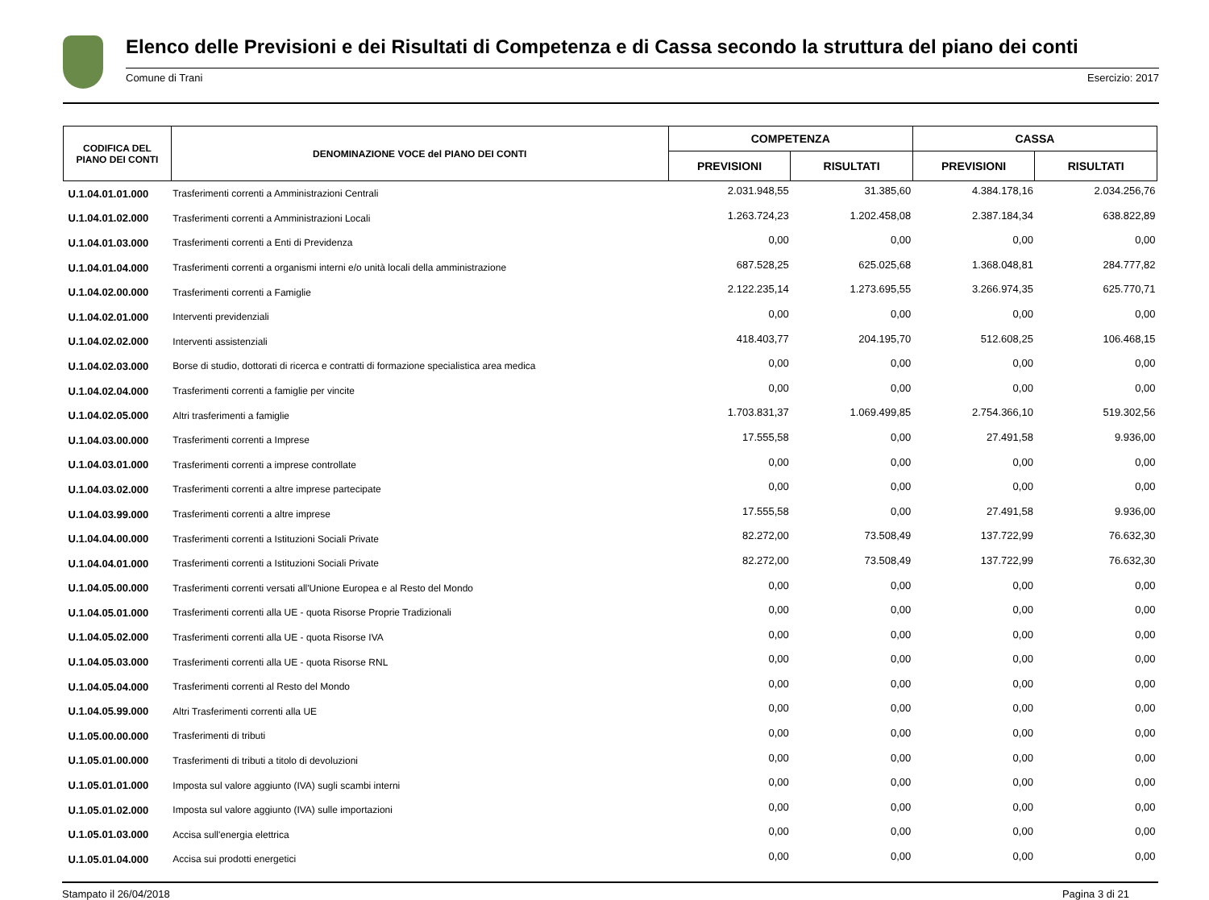Elenco delle Previsioni e dei Risultati di Competenza e di Cassa secondo la struttura del piano dei conti
Comune di Trani Esercizio: 2017
| CODIFICA DEL PIANO DEI CONTI | DENOMINAZIONE VOCE del PIANO DEI CONTI | COMPETENZA | | CASSA | |
| --- | --- | --- | --- | --- | --- |
| | | PREVISIONI | RISULTATI | PREVISIONI | RISULTATI |
| U.1.04.01.01.000 | Trasferimenti correnti a Amministrazioni Centrali | 2.031.948,55 | 31.385,60 | 4.384.178,16 | 2.034.256,76 |
| U.1.04.01.02.000 | Trasferimenti correnti a Amministrazioni Locali | 1.263.724,23 | 1.202.458,08 | 2.387.184,34 | 638.822,89 |
| U.1.04.01.03.000 | Trasferimenti correnti a Enti di Previdenza | 0,00 | 0,00 | 0,00 | 0,00 |
| U.1.04.01.04.000 | Trasferimenti correnti a organismi interni e/o unità locali della amministrazione | 687.528,25 | 625.025,68 | 1.368.048,81 | 284.777,82 |
| U.1.04.02.00.000 | Trasferimenti correnti a Famiglie | 2.122.235,14 | 1.273.695,55 | 3.266.974,35 | 625.770,71 |
| U.1.04.02.01.000 | Interventi previdenziali | 0,00 | 0,00 | 0,00 | 0,00 |
| U.1.04.02.02.000 | Interventi assistenziali | 418.403,77 | 204.195,70 | 512.608,25 | 106.468,15 |
| U.1.04.02.03.000 | Borse di studio, dottorati di ricerca e contratti di formazione specialistica area medica | 0,00 | 0,00 | 0,00 | 0,00 |
| U.1.04.02.04.000 | Trasferimenti correnti a famiglie per vincite | 0,00 | 0,00 | 0,00 | 0,00 |
| U.1.04.02.05.000 | Altri trasferimenti a famiglie | 1.703.831,37 | 1.069.499,85 | 2.754.366,10 | 519.302,56 |
| U.1.04.03.00.000 | Trasferimenti correnti a Imprese | 17.555,58 | 0,00 | 27.491,58 | 9.936,00 |
| U.1.04.03.01.000 | Trasferimenti correnti a imprese controllate | 0,00 | 0,00 | 0,00 | 0,00 |
| U.1.04.03.02.000 | Trasferimenti correnti a altre imprese partecipate | 0,00 | 0,00 | 0,00 | 0,00 |
| U.1.04.03.99.000 | Trasferimenti correnti a altre imprese | 17.555,58 | 0,00 | 27.491,58 | 9.936,00 |
| U.1.04.04.00.000 | Trasferimenti correnti a Istituzioni Sociali Private | 82.272,00 | 73.508,49 | 137.722,99 | 76.632,30 |
| U.1.04.04.01.000 | Trasferimenti correnti a Istituzioni Sociali Private | 82.272,00 | 73.508,49 | 137.722,99 | 76.632,30 |
| U.1.04.05.00.000 | Trasferimenti correnti versati all'Unione Europea e al Resto del Mondo | 0,00 | 0,00 | 0,00 | 0,00 |
| U.1.04.05.01.000 | Trasferimenti correnti alla UE - quota Risorse Proprie Tradizionali | 0,00 | 0,00 | 0,00 | 0,00 |
| U.1.04.05.02.000 | Trasferimenti correnti alla UE - quota Risorse IVA | 0,00 | 0,00 | 0,00 | 0,00 |
| U.1.04.05.03.000 | Trasferimenti correnti alla UE - quota Risorse RNL | 0,00 | 0,00 | 0,00 | 0,00 |
| U.1.04.05.04.000 | Trasferimenti correnti al Resto del Mondo | 0,00 | 0,00 | 0,00 | 0,00 |
| U.1.04.05.99.000 | Altri Trasferimenti correnti alla UE | 0,00 | 0,00 | 0,00 | 0,00 |
| U.1.05.00.00.000 | Trasferimenti di tributi | 0,00 | 0,00 | 0,00 | 0,00 |
| U.1.05.01.00.000 | Trasferimenti di tributi a titolo di devoluzioni | 0,00 | 0,00 | 0,00 | 0,00 |
| U.1.05.01.01.000 | Imposta sul valore aggiunto (IVA) sugli scambi interni | 0,00 | 0,00 | 0,00 | 0,00 |
| U.1.05.01.02.000 | Imposta sul valore aggiunto (IVA) sulle importazioni | 0,00 | 0,00 | 0,00 | 0,00 |
| U.1.05.01.03.000 | Accisa sull'energia elettrica | 0,00 | 0,00 | 0,00 | 0,00 |
| U.1.05.01.04.000 | Accisa sui prodotti energetici | 0,00 | 0,00 | 0,00 | 0,00 |
Stampato il 26/04/2018 Pagina 3 di 21